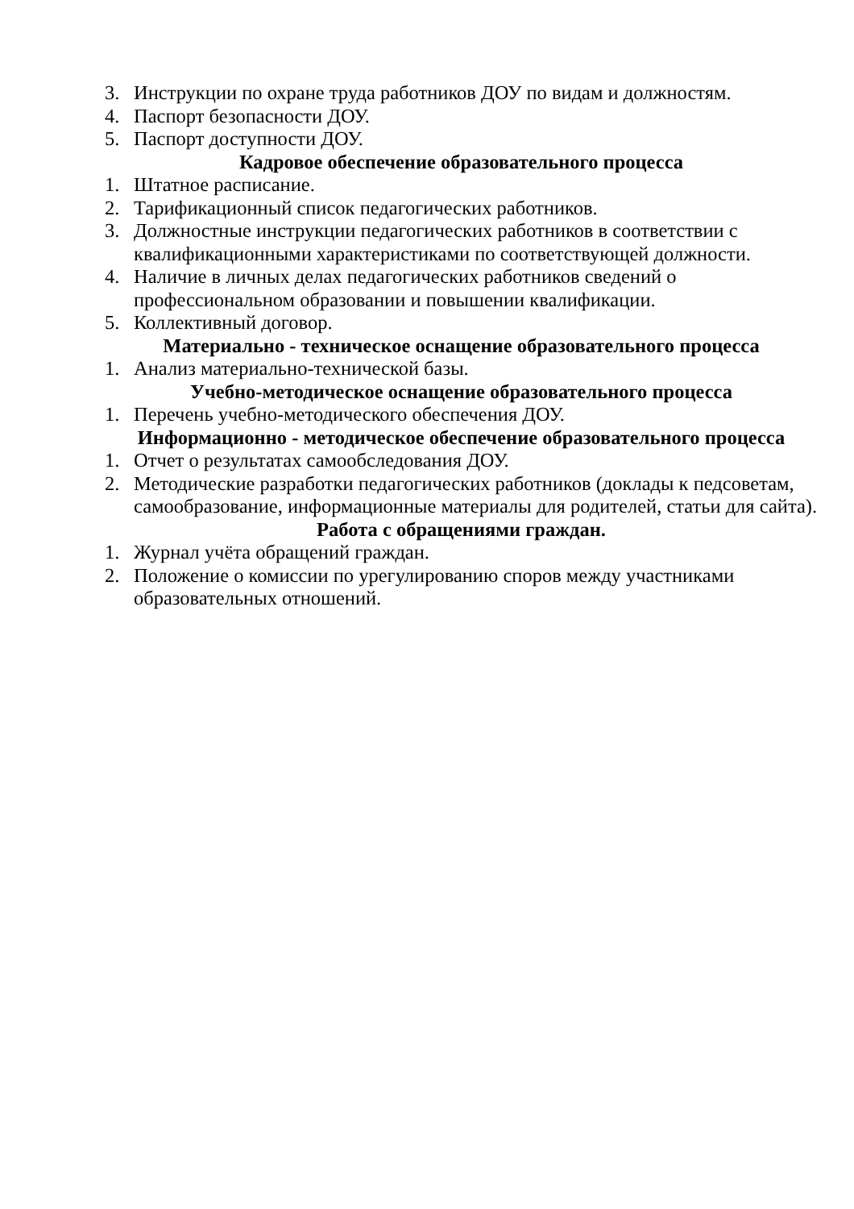3. Инструкции по охране труда работников ДОУ по видам и должностям.
4. Паспорт безопасности ДОУ.
5. Паспорт доступности ДОУ.
Кадровое обеспечение образовательного процесса
1. Штатное расписание.
2. Тарификационный список педагогических работников.
3. Должностные инструкции педагогических работников в соответствии с квалификационными характеристиками по соответствующей должности.
4. Наличие в личных делах педагогических работников сведений о профессиональном образовании и повышении квалификации.
5. Коллективный договор.
Материально - техническое оснащение образовательного процесса
1. Анализ материально-технической базы.
Учебно-методическое оснащение образовательного процесса
1. Перечень учебно-методического обеспечения ДОУ.
Информационно - методическое обеспечение образовательного процесса
1. Отчет о результатах самообследования ДОУ.
2. Методические разработки педагогических работников (доклады к педсоветам, самообразование, информационные материалы для родителей, статьи для сайта).
Работа с обращениями граждан.
1. Журнал учёта обращений граждан.
2. Положение о комиссии по урегулированию споров между участниками образовательных отношений.